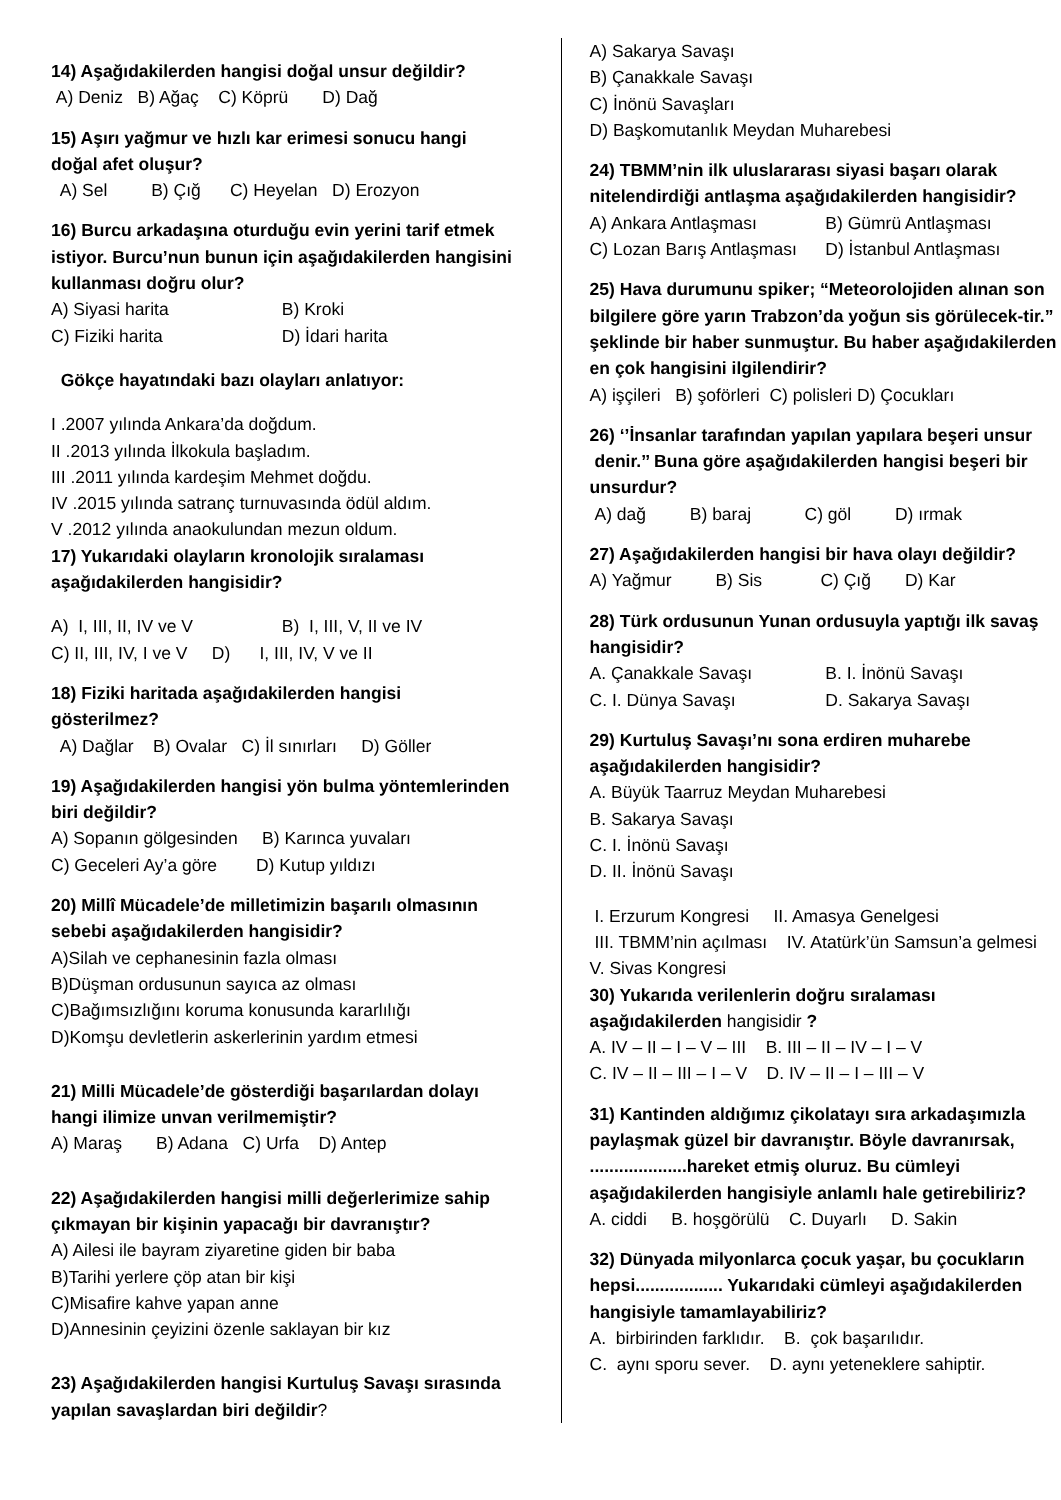14) Aşağıdakilerden hangisi doğal unsur değildir?
A) Deniz B) Ağaç C) Köprü D) Dağ
15) Aşırı yağmur ve hızlı kar erimesi sonucu hangi doğal afet oluşur?
A) Sel B) Çığ C) Heyelan D) Erozyon
16) Burcu arkadaşına oturduğu evin yerini tarif etmek istiyor. Burcu’nun bunun için aşağıdakilerden hangisini kullanması doğru olur?
A) Siyasi harita B) Kroki
C) Fiziki harita D) İdari harita
Gökçe hayatındaki bazı olayları anlatıyor:
I .2007 yılında Ankara’da doğdum.
II .2013 yılında İlkokula başladım.
III .2011 yılında kardeşim Mehmet doğdu.
IV .2015 yılında satranç turnuvasında ödül aldım.
V .2012 yılında anaokulundan mezun oldum.
17) Yukarıdaki olayların kronolojik sıralaması aşağıdakilerden hangisidir?
A) I, III, II, IV ve V B) I, III, V, II ve IV
C) II, III, IV, I ve V D) I, III, IV, V ve II
18) Fiziki haritada aşağıdakilerden hangisi gösterilmez?
A) Dağlar B) Ovalar C) İl sınırları D) Göller
19) Aşağıdakilerden hangisi yön bulma yöntemlerinden biri değildir?
A) Sopanın gölgesinden B) Karınca yuvaları
C) Geceleri Ay’a göre D) Kutup yıldızı
20) Millî Mücadele’de milletimizin başarılı olmasının sebebi aşağıdakilerden hangisidir?
A)Silah ve cephanesinin fazla olması
B)Düşman ordusunun sayıca az olması
C)Bağımsızlığını koruma konusunda kararlılığı
D)Komşu devletlerin askerlerinin yardım etmesi
21) Milli Mücadele’de gösterdiği başarılardan dolayı hangi ilimize unvan verilmemiştir?
A) Maraş B) Adana C) Urfa D) Antep
22) Aşağıdakilerden hangisi milli değerlerimize sahip çıkmayan bir kişinin yapacağı bir davranıştır?
A) Ailesi ile bayram ziyaretine giden bir baba
B)Tarihi yerlere çöp atan bir kişi
C)Misafire kahve yapan anne
D)Annesinin çeyizini özenle saklayan bir kız
23) Aşağıdakilerden hangisi Kurtuluş Savaşı sırasında yapılan savaşlardan biri değildir?
A) Sakarya Savaşı
B) Çanakkale Savaşı
C) İnönü Savaşları
D) Başkomutanlık Meydan Muharebesi
24) TBMM’nin ilk uluslararası siyasi başarı olarak nitelendirdiği antlaşma aşağıdakilerden hangisidir?
A) Ankara Antlaşması B) Gümrü Antlaşması
C) Lozan Barış Antlaşması D) İstanbul Antlaşması
25) Hava durumunu spiker; “Meteorolojiden alınan son bilgilere göre yarın Trabzon’da yoğun sis görülecek-tir.” şeklinde bir haber sunmuştur. Bu haber aşağıdakilerden en çok hangisini ilgilendirir?
A) işçileri B) şoförleri C) polisleri D) Çocukları
26) ‘’İnsanlar tarafından yapılan yapılara beşeri unsur denir.’’ Buna göre aşağıdakilerden hangisi beşeri bir unsurdur?
A) dağ B) baraj C) göl D) ırmak
27) Aşağıdakilerden hangisi bir hava olayı değildir?
A) Yağmur B) Sis C) Çığ D) Kar
28) Türk ordusunun Yunan ordusuyla yaptığı ilk savaş hangisidir?
A. Çanakkale Savaşı B. I. İnönü Savaşı
C. I. Dünya Savaşı D. Sakarya Savaşı
29) Kurtuluş Savaşı’nı sona erdiren muharebe aşağıdakilerden hangisidir?
A. Büyük Taarruz Meydan Muharebesi
B. Sakarya Savaşı
C. I. İnönü Savaşı
D. II. İnönü Savaşı
I. Erzurum Kongresi II. Amasya Genelgesi
III. TBMM’nin açılması IV. Atatürk’ün Samsun’a gelmesi V. Sivas Kongresi
30) Yukarıda verilenlerin doğru sıralaması aşağıdakilerden hangisidir ?
A. IV – II – I – V – III B. III – II – IV – I – V
C. IV – II – III – I – V D. IV – II – I – III – V
31) Kantinden aldığımız çikolatayı sıra arkadaşımızla paylaşmak güzel bir davranıştır. Böyle davranırsak, ....................hareket etmiş oluruz. Bu cümleyi aşağıdakilerden hangisiyle anlamlı hale getirebiliriz?
A. ciddi B. hoşgörülü C. Duyarlı D. Sakin
32) Dünyada milyonlarca çocuk yaşar, bu çocukların hepsi.................. Yukarıdaki cümleyi aşağıdakilerden hangisiyle tamamlayabiliriz?
A. birbirinden farklıdır. B. çok başarılıdır.
C. aynı sporu sever. D. aynı yeteneklere sahiptir.